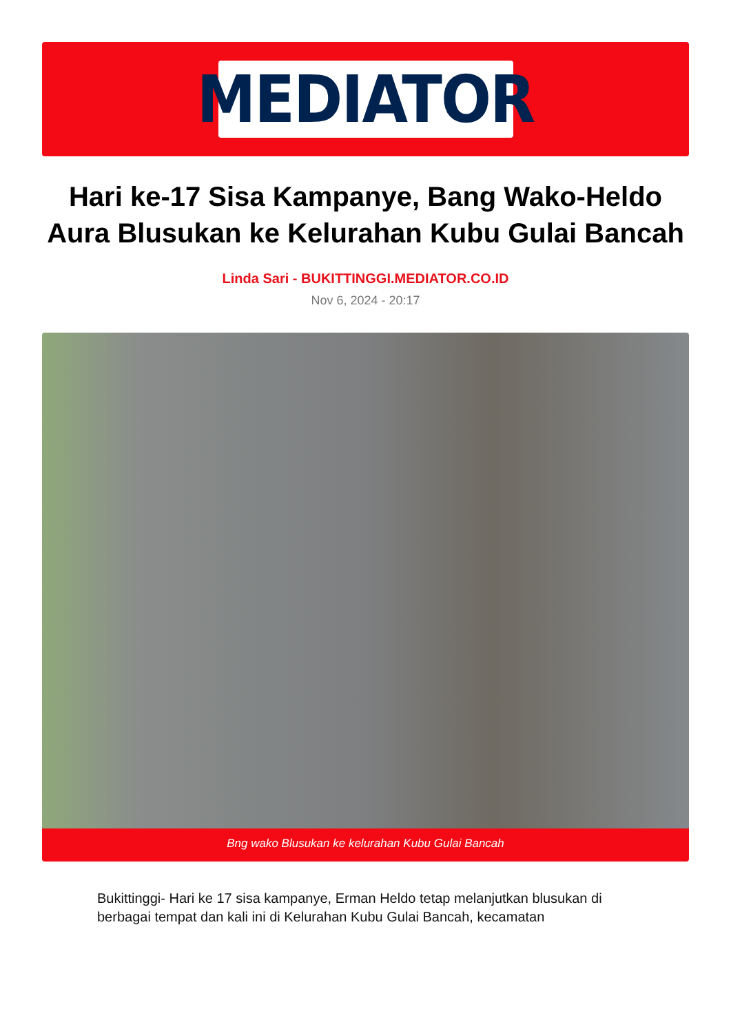MEDIATOR
Hari ke-17 Sisa Kampanye, Bang Wako-Heldo Aura Blusukan ke Kelurahan Kubu Gulai Bancah
Linda Sari - BUKITTINGGI.MEDIATOR.CO.ID
Nov 6, 2024 - 20:17
Bng wako Blusukan ke kelurahan Kubu Gulai Bancah
Bukittinggi- Hari ke 17 sisa kampanye, Erman Heldo tetap melanjutkan blusukan di berbagai tempat dan kali ini di Kelurahan Kubu Gulai Bancah, kecamatan